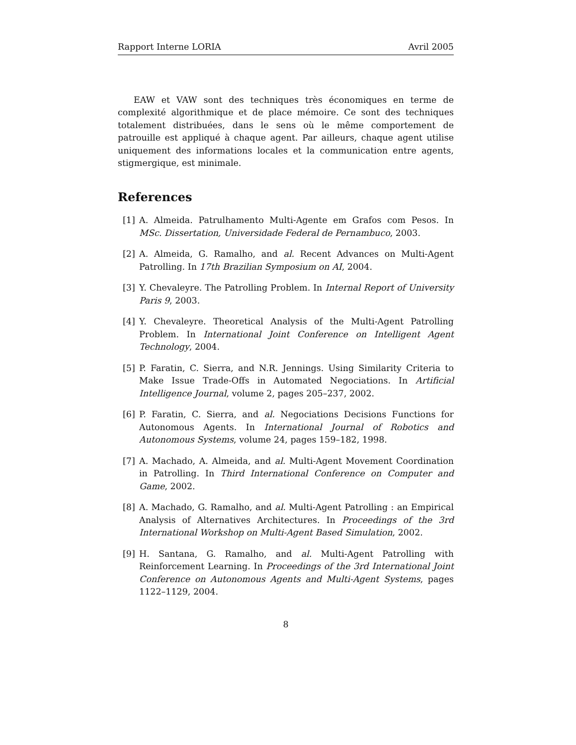Rapport Interne LORIA Avril 2005
EAW et VAW sont des techniques très économiques en terme de complexité algorithmique et de place mémoire. Ce sont des techniques totalement distribuées, dans le sens où le même comportement de patrouille est appliqué à chaque agent. Par ailleurs, chaque agent utilise uniquement des informations locales et la communication entre agents, stigmergique, est minimale.
References
[1] A. Almeida. Patrulhamento Multi-Agente em Grafos com Pesos. In MSc. Dissertation, Universidade Federal de Pernambuco, 2003.
[2] A. Almeida, G. Ramalho, and al. Recent Advances on Multi-Agent Patrolling. In 17th Brazilian Symposium on AI, 2004.
[3] Y. Chevaleyre. The Patrolling Problem. In Internal Report of University Paris 9, 2003.
[4] Y. Chevaleyre. Theoretical Analysis of the Multi-Agent Patrolling Problem. In International Joint Conference on Intelligent Agent Technology, 2004.
[5] P. Faratin, C. Sierra, and N.R. Jennings. Using Similarity Criteria to Make Issue Trade-Offs in Automated Negociations. In Artificial Intelligence Journal, volume 2, pages 205–237, 2002.
[6] P. Faratin, C. Sierra, and al. Negociations Decisions Functions for Autonomous Agents. In International Journal of Robotics and Autonomous Systems, volume 24, pages 159–182, 1998.
[7] A. Machado, A. Almeida, and al. Multi-Agent Movement Coordination in Patrolling. In Third International Conference on Computer and Game, 2002.
[8] A. Machado, G. Ramalho, and al. Multi-Agent Patrolling : an Empirical Analysis of Alternatives Architectures. In Proceedings of the 3rd International Workshop on Multi-Agent Based Simulation, 2002.
[9] H. Santana, G. Ramalho, and al. Multi-Agent Patrolling with Reinforcement Learning. In Proceedings of the 3rd International Joint Conference on Autonomous Agents and Multi-Agent Systems, pages 1122–1129, 2004.
8